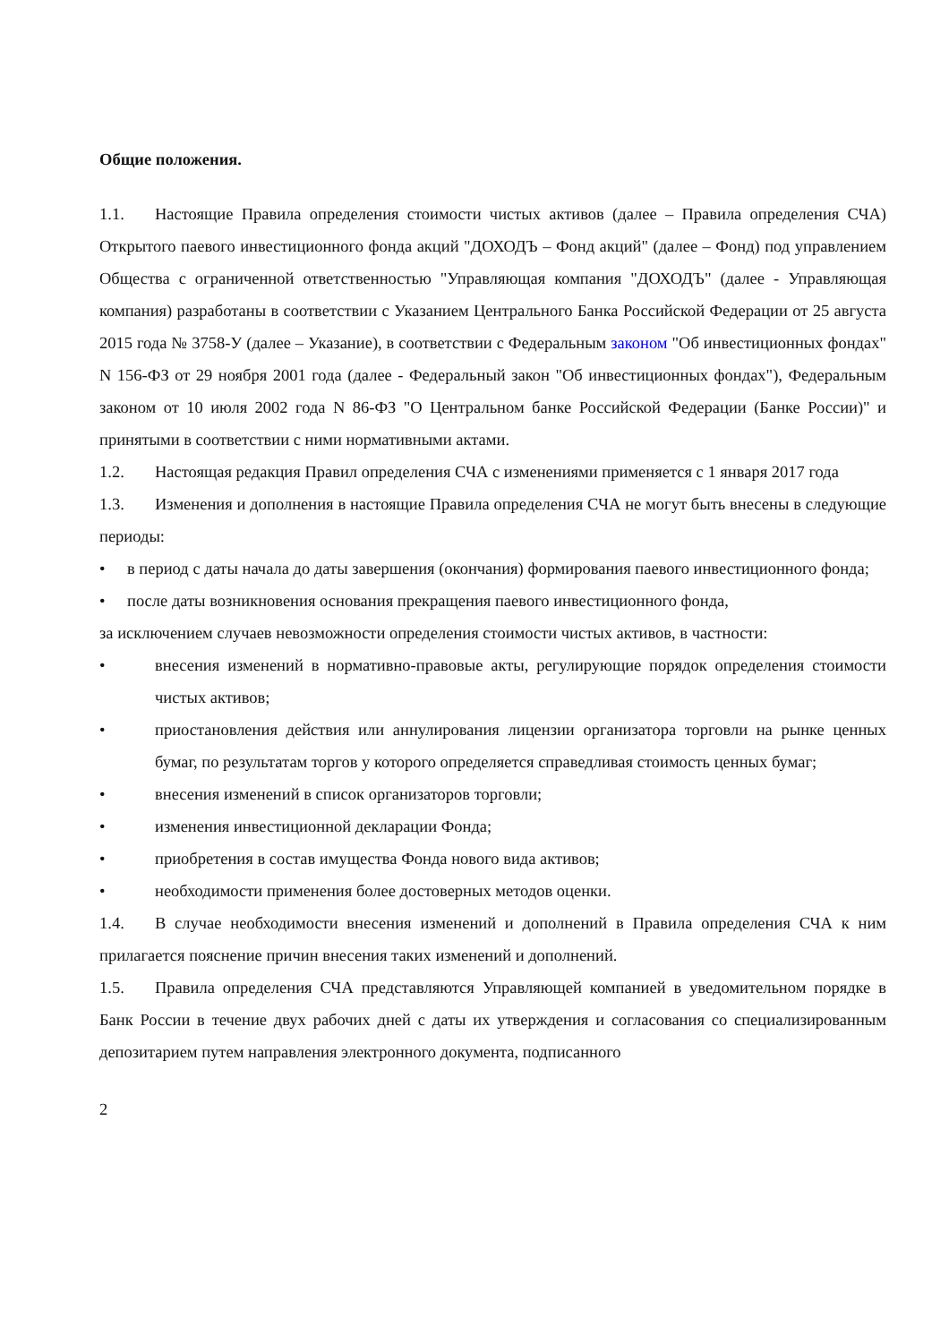Общие положения.
1.1. Настоящие Правила определения стоимости чистых активов (далее – Правила определения СЧА) Открытого паевого инвестиционного фонда акций "ДОХОДЪ – Фонд акций" (далее – Фонд) под управлением Общества с ограниченной ответственностью "Управляющая компания "ДОХОДЪ" (далее - Управляющая компания) разработаны в соответствии с Указанием Центрального Банка Российской Федерации от 25 августа 2015 года № 3758-У (далее – Указание), в соответствии с Федеральным законом "Об инвестиционных фондах" N 156-ФЗ от 29 ноября 2001 года (далее - Федеральный закон "Об инвестиционных фондах"), Федеральным законом от 10 июля 2002 года N 86-ФЗ "О Центральном банке Российской Федерации (Банке России)" и принятыми в соответствии с ними нормативными актами.
1.2. Настоящая редакция Правил определения СЧА с изменениями применяется с 1 января 2017 года
1.3. Изменения и дополнения в настоящие Правила определения СЧА не могут быть внесены в следующие периоды:
• в период с даты начала до даты завершения (окончания) формирования паевого инвестиционного фонда;
• после даты возникновения основания прекращения паевого инвестиционного фонда,
за исключением случаев невозможности определения стоимости чистых активов, в частности:
• внесения изменений в нормативно-правовые акты, регулирующие порядок определения стоимости чистых активов;
• приостановления действия или аннулирования лицензии организатора торговли на рынке ценных бумаг, по результатам торгов у которого определяется справедливая стоимость ценных бумаг;
• внесения изменений в список организаторов торговли;
• изменения инвестиционной декларации Фонда;
• приобретения в состав имущества Фонда нового вида активов;
• необходимости применения более достоверных методов оценки.
1.4. В случае необходимости внесения изменений и дополнений в Правила определения СЧА к ним прилагается пояснение причин внесения таких изменений и дополнений.
1.5. Правила определения СЧА представляются Управляющей компанией в уведомительном порядке в Банк России в течение двух рабочих дней с даты их утверждения и согласования со специализированным депозитарием путем направления электронного документа, подписанного
2